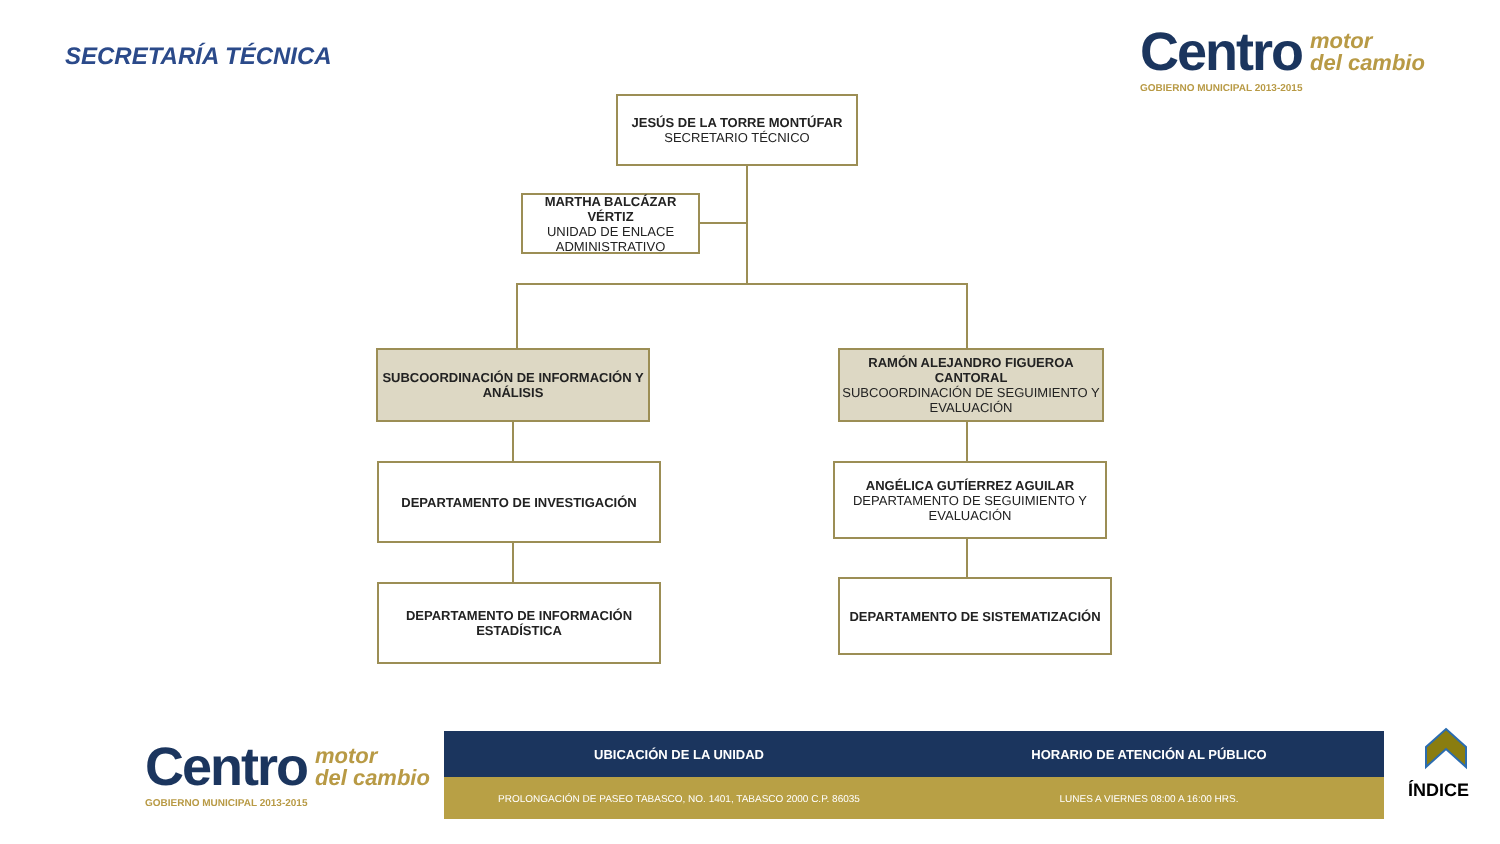SECRETARÍA TÉCNICA
Centro motor
del cambio
GOBIERNO MUNICIPAL 2013-2015
JESÚS DE LA TORRE MONTÚFAR
SECRETARIO TÉCNICO
MARTHA BALCÁZAR VÉRTIZ
UNIDAD DE ENLACE ADMINISTRATIVO
SUBCOORDINACIÓN DE INFORMACIÓN Y ANÁLISIS
RAMÓN ALEJANDRO FIGUEROA CANTORAL
SUBCOORDINACIÓN DE SEGUIMIENTO Y EVALUACIÓN
DEPARTAMENTO DE INVESTIGACIÓN
ANGÉLICA GUTÍERREZ AGUILAR
DEPARTAMENTO DE SEGUIMIENTO Y EVALUACIÓN
DEPARTAMENTO DE INFORMACIÓN ESTADÍSTICA
DEPARTAMENTO DE SISTEMATIZACIÓN
Centro motor
del cambio
GOBIERNO MUNICIPAL 2013-2015
UBICACIÓN DE LA UNIDAD HORARIO DE ATENCIÓN AL PÚBLICO
PROLONGACIÓN DE PASEO TABASCO, NO. 1401, TABASCO 2000 C.P. 86035
LUNES A VIERNES 08:00 A 16:00 HRS.
ÍNDICE